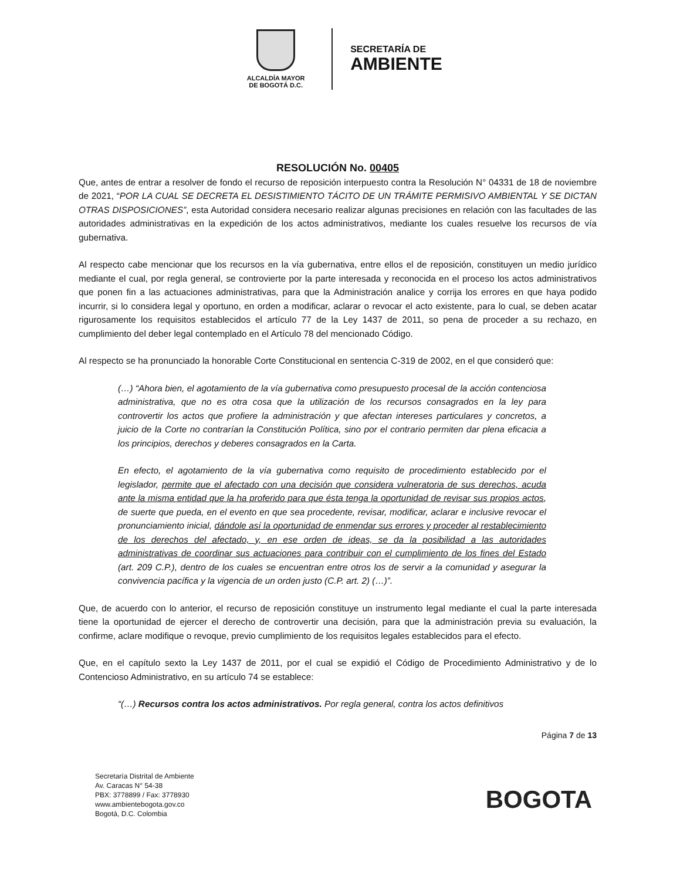ALCALDÍA MAYOR
DE BOGOTÁ D.C.
SECRETARÍA DE
AMBIENTE
RESOLUCIÓN No. 00405
Que, antes de entrar a resolver de fondo el recurso de reposición interpuesto contra la Resolución N° 04331 de 18 de noviembre de 2021, “POR LA CUAL SE DECRETA EL DESISTIMIENTO TÁCITO DE UN TRÁMITE PERMISIVO AMBIENTAL Y SE DICTAN OTRAS DISPOSICIONES”, esta Autoridad considera necesario realizar algunas precisiones en relación con las facultades de las autoridades administrativas en la expedición de los actos administrativos, mediante los cuales resuelve los recursos de vía gubernativa.
Al respecto cabe mencionar que los recursos en la vía gubernativa, entre ellos el de reposición, constituyen un medio jurídico mediante el cual, por regla general, se controvierte por la parte interesada y reconocida en el proceso los actos administrativos que ponen fin a las actuaciones administrativas, para que la Administración analice y corrija los errores en que haya podido incurrir, si lo considera legal y oportuno, en orden a modificar, aclarar o revocar el acto existente, para lo cual, se deben acatar rigurosamente los requisitos establecidos el artículo 77 de la Ley 1437 de 2011, so pena de proceder a su rechazo, en cumplimiento del deber legal contemplado en el Artículo 78 del mencionado Código.
Al respecto se ha pronunciado la honorable Corte Constitucional en sentencia C-319 de 2002, en el que consideró que:
(…) “Ahora bien, el agotamiento de la vía gubernativa como presupuesto procesal de la acción contenciosa administrativa, que no es otra cosa que la utilización de los recursos consagrados en la ley para controvertir los actos que profiere la administración y que afectan intereses particulares y concretos, a juicio de la Corte no contrarían la Constitución Política, sino por el contrario permiten dar plena eficacia a los principios, derechos y deberes consagrados en la Carta.
En efecto, el agotamiento de la vía gubernativa como requisito de procedimiento establecido por el legislador, permite que el afectado con una decisión que considera vulneratoria de sus derechos, acuda ante la misma entidad que la ha proferido para que ésta tenga la oportunidad de revisar sus propios actos, de suerte que pueda, en el evento en que sea procedente, revisar, modificar, aclarar e inclusive revocar el pronunciamiento inicial, dándole así la oportunidad de enmendar sus errores y proceder al restablecimiento de los derechos del afectado, y, en ese orden de ideas, se da la posibilidad a las autoridades administrativas de coordinar sus actuaciones para contribuir con el cumplimiento de los fines del Estado (art. 209 C.P.), dentro de los cuales se encuentran entre otros los de servir a la comunidad y asegurar la convivencia pacífica y la vigencia de un orden justo (C.P. art. 2) (…)”.
Que, de acuerdo con lo anterior, el recurso de reposición constituye un instrumento legal mediante el cual la parte interesada tiene la oportunidad de ejercer el derecho de controvertir una decisión, para que la administración previa su evaluación, la confirme, aclare modifique o revoque, previo cumplimiento de los requisitos legales establecidos para el efecto.
Que, en el capítulo sexto la Ley 1437 de 2011, por el cual se expidió el Código de Procedimiento Administrativo y de lo Contencioso Administrativo, en su artículo 74 se establece:
“(…) Recursos contra los actos administrativos. Por regla general, contra los actos definitivos
Página 7 de 13
Secretaría Distrital de Ambiente
Av. Caracas N° 54-38
PBX: 3778899 / Fax: 3778930
www.ambientebogota.gov.co
Bogotá, D.C. Colombia
BOGOTA